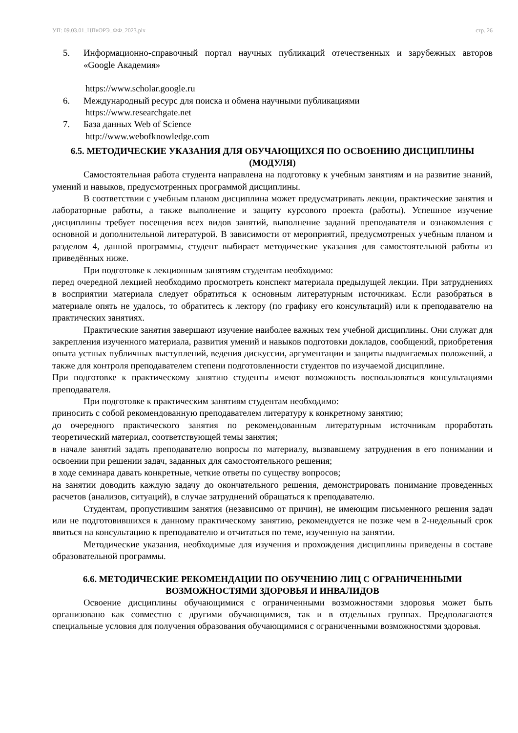УП: 09.03.01_ЦПвОРЭ_ФФ_2023.plx стр. 26
5. Информационно-справочный портал научных публикаций отечественных и зарубежных авторов «Google Академия»
https://www.scholar.google.ru
6. Международный ресурс для поиска и обмена научными публикациями
https://www.researchgate.net
7. База данных Web of Science
http://www.webofknowledge.com
6.5. МЕТОДИЧЕСКИЕ УКАЗАНИЯ ДЛЯ ОБУЧАЮЩИХСЯ ПО ОСВОЕНИЮ ДИСЦИПЛИНЫ (МОДУЛЯ)
Самостоятельная работа студента направлена на подготовку к учебным занятиям и на развитие знаний, умений и навыков, предусмотренных программой дисциплины.
В соответствии с учебным планом дисциплина может предусматривать лекции, практические занятия и лабораторные работы, а также выполнение и защиту курсового проекта (работы). Успешное изучение дисциплины требует посещения всех видов занятий, выполнение заданий преподавателя и ознакомления с основной и дополнительной литературой. В зависимости от мероприятий, предусмотреных учебным планом и разделом 4, данной программы, студент выбирает методические указания для самостоятельной работы из приведённых ниже.
При подготовке к лекционным занятиям студентам необходимо:
перед очередной лекцией необходимо просмотреть конспект материала предыдущей лекции. При затруднениях в восприятии материала следует обратиться к основным литературным источникам. Если разобраться в материале опять не удалось, то обратитесь к лектору (по графику его консультаций) или к преподавателю на практических занятиях.
Практические занятия завершают изучение наиболее важных тем учебной дисциплины. Они служат для закрепления изученного материала, развития умений и навыков подготовки докладов, сообщений, приобретения опыта устных публичных выступлений, ведения дискуссии, аргументации и защиты выдвигаемых положений, а также для контроля преподавателем степени подготовленности студентов по изучаемой дисциплине.
При подготовке к практическому занятию студенты имеют возможность воспользоваться консультациями преподавателя.
При подготовке к практическим занятиям студентам необходимо:
приносить с собой рекомендованную преподавателем литературу к конкретному занятию;
до очередного практического занятия по рекомендованным литературным источникам проработать теоретический материал, соответствующей темы занятия;
в начале занятий задать преподавателю вопросы по материалу, вызвавшему затруднения в его понимании и освоении при решении задач, заданных для самостоятельного решения;
в ходе семинара давать конкретные, четкие ответы по существу вопросов;
на занятии доводить каждую задачу до окончательного решения, демонстрировать понимание проведенных расчетов (анализов, ситуаций), в случае затруднений обращаться к преподавателю.
Студентам, пропустившим занятия (независимо от причин), не имеющим письменного решения задач или не подготовившихся к данному практическому занятию, рекомендуется не позже чем в 2-недельный срок явиться на консультацию к преподавателю и отчитаться по теме, изученную на занятии.
Методические указания, необходимые для изучения и прохождения дисциплины приведены в составе образовательной программы.
6.6. МЕТОДИЧЕСКИЕ РЕКОМЕНДАЦИИ ПО ОБУЧЕНИЮ ЛИЦ С ОГРАНИЧЕННЫМИ ВОЗМОЖНОСТЯМИ ЗДОРОВЬЯ И ИНВАЛИДОВ
Освоение дисциплины обучающимися с ограниченными возможностями здоровья может быть организовано как совместно с другими обучающимися, так и в отдельных группах. Предполагаются специальные условия для получения образования обучающимися с ограниченными возможностями здоровья.